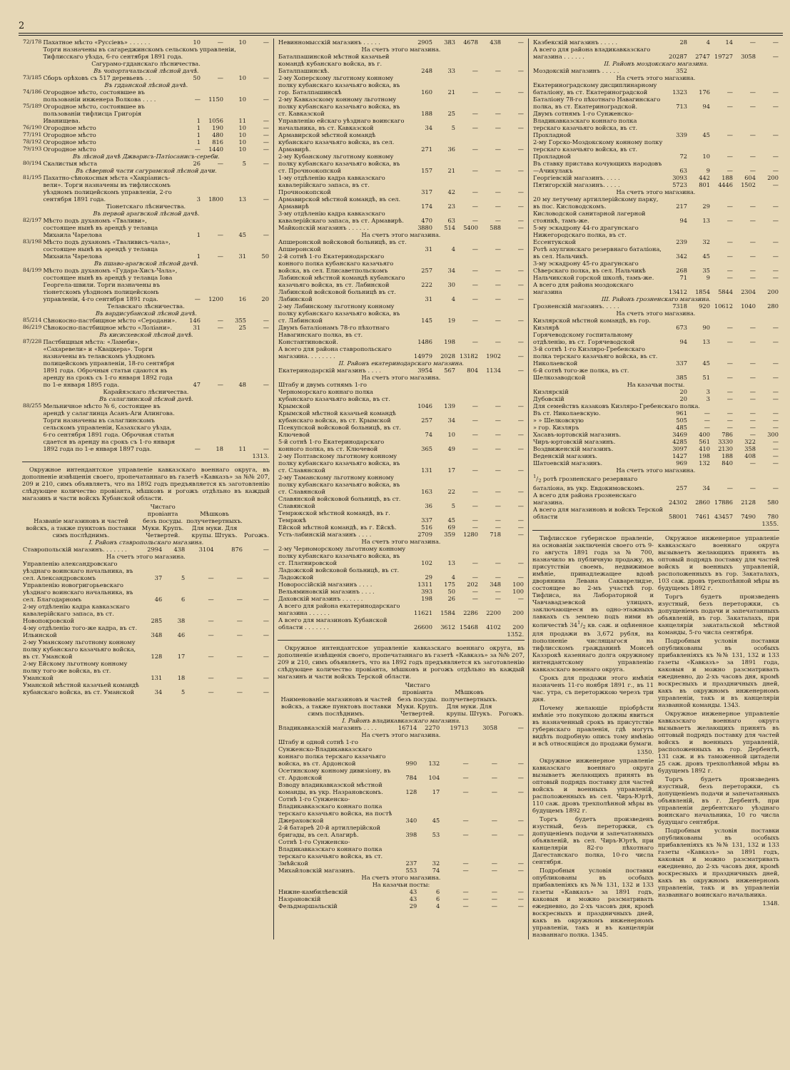2
| 72/178 | Пахатное мѣсто «Руссiевъ» . . . . . . | 10 | — | 10 | — |
| | Торги назначены въ сагареджинскомъ сельскомъ управленiи, Тифлисскаго уѣзда, 6-го сентября 1891 года. | | | | |
| Сагурамо-гдданскаго лѣсничества. | | | | | |
| Въ чопортачальской лѣсной дачѣ. | | | | | |
| 73/185 | Сборъ орѣховъ съ 517 деревьевъ . . | 50 | — | 10 | — |
| Въ гдданской лѣсной дачѣ. | | | | | |
| 74/186 | Огородное мѣсто, состоявшее въ пользованiи инженера Волкова . . . . | — | 1150 | 10 | — |
| 75/189 | Огородное мѣсто, состоявшее въ пользованiи тифлисца Григорiя Иванищева. | 1 | 1056 | 11 | — |
| 76/190 | Огородное мѣсто | 1 | 190 | 10 | — |
| 77/191 | Огородное мѣсто | 1 | 480 | 10 | — |
| 78/192 | Огородное мѣсто | 1 | 816 | 10 | — |
| 79/193 | Огородное мѣсто | — | 1440 | 10 | — |
| Въ лѣсной дачѣ Джварисъ-Патiосанисъ-сереби. | | | | | |
| 80/194 | Скалистыя мѣста | 26 | — | 5 | — |
| Въ сѣверной части сагурамской лѣсной дачи. | | | | | |
| 81/195 | Пахатно-сѣнокосныя мѣста «Хакрiанисъ-вели». Торги назначены въ тифлисскомъ уѣздномъ полицейскомъ управленiи, 2-го сентября 1891 года. | 3 | 1800 | 13 | — |
| Тiонетскаго лѣсничества. | | | | | |
| Въ первой арагвской лѣсной дачѣ. | | | | | |
| 82/197 | Мѣсто подъ духаномъ «Тваливи», состоящее нынѣ въ арендѣ у телавца Михаила Чарелова | 1 | — | 45 | — |
| 83/198 | Мѣсто подъ духаномъ «Тваливисъ-чала», состоящее нынѣ въ арендѣ у телавца Михаила Чарелова | 1 | — | 31 | 50 |
| Въ пшаво-арагвской лѣсной дачѣ. | | | | | |
| 84/199 | Мѣсто подъ духаномъ «Гударa-Хисъ-Чала», состоящее нынѣ въ арендѣ у телавца Iова Георгела-швили. Торги назначены въ тiонетскомъ уѣздномъ полицейскомъ управленiи, 4-го сентября 1891 года. | — | 1200 | 16 | 20 |
| Телавскаго лѣсничества. | | | | | |
| Въ вардисубанской лѣсной дачѣ. | | | | | |
| 85/214 | Сѣнокосно-пастбищное мѣсто «Серодани». | 146 | — | 355 | — |
| 86/219 | Сѣнокосно-пастбищное мѣсто «Лолiани». | 31 | — | 25 | — |
| Въ кисисхевской лѣсной дачѣ. | | | | | |
| 87/228 | Пастбищныя мѣста: «Ламеби», «Сахаревели» и «Квацкера». Торги назначены въ телавскомъ уѣздномъ полицейскомъ управленiи, 18-го сентября 1891 года. Оброчныя статьи сдаются въ аренду на срокъ съ 1-го января 1892 года по 1-е января 1895 года. | 47 | — | 48 | — |
| Карайязскаго лѣсничества. | | | | | |
| Въ салаглинской лѣсной дачѣ. | | | | | |
| 88/255 | Мельничное мѣсто № 6, состоящее въ арендѣ у салаглинца Асанъ-Аги Алингова. Торги назначены въ салаглинскомъ сельскомъ управленiи, Казахскаго уѣзда, 6-го сентября 1891 года. Оброчная статья сдается въ аренду на срокъ съ 1-го января 1892 года по 1-е января 1897 года. | — | 18 | 11 | — |
| 1313. | | | | | |
Окружное интендантское управленiе кавказскаго военнаго округа, въ дополненiе извѣщенiя своего, пропечатаннаго въ газетѣ «Кавказъ» за №№ 207, 209 и 210, симъ объявляетъ, что на 1892 годъ предъявляется къ заготовленiю слѣдующее количество провiанта, мѣшковъ и рогожъ отдѣльно въ каждый магазинъ и части войскъ Кубанской области.
| Названiе магазиновъ и частей войскъ, а также пунктовъ поставки симъ послѣднимъ. | Чистаго провiанта безъ посуды. Муки. Крупъ. Четвертей. | | Мѣшковъ получетвертныхъ. Для муки. Для крупы. Штукъ. | | Рогожъ. |
| --- | --- | --- | --- | --- | --- |
| I. Районъ ставропольскаго магазина. | | | | | |
| Ставропольскiй магазинъ. . . . . . . | 2994 | 438 | 3104 | 876 | — |
| На счетъ этого магазина. | | | | | |
| Управленiю александровскаго уѣзднаго воинскаго начальника, въ сел. Александровскомъ | 37 | 5 | — | — | — |
| Управленiю новогригорьевскаго уѣзднаго воинскаго начальника, въ сел. Благодарномъ | 46 | 6 | — | — | — |
| 2-му отдѣленiю кадра кавказскаго кавалерiйскаго запаса, въ ст. Новопокровской | 285 | 38 | — | — | — |
| 4-му отдѣленiю того-же кадра, въ ст. Ильинской | 348 | 46 | — | — | — |
| 2-му Уманскому льготному конному полку кубанскаго казачьяго войска, въ ст. Уманской | 128 | 17 | — | — | — |
| 2-му Ейскому льготному конному полку того-же войска, въ ст. Уманской | 131 | 18 | — | — | — |
| Уманской мѣстной казачьей командѣ кубанскаго войска, въ ст. Уманской | 34 | 5 | — | — | — |
| Невинномысскiй магазинъ . . . . . | 2905 | 383 | 4678 | 438 | — |
| На счетъ этого магазина. | | | | | |
| Баталпашинской мѣстной казачьей командѣ кубанскаго войска, въ г. Баталпашинскѣ. | 248 | 33 | — | — | — |
| 2-му Хоперскому льготному конному полку кубанскаго казачьяго войска, въ гор. Баталпашинскѣ | 160 | 21 | — | — | — |
| 2-му Кавказскому конному льготному полку кубанскаго казачьяго войска, въ ст. Кавказской | 188 | 25 | — | — | — |
| Управленiю ейскаго уѣзднаго воинскаго начальника, въ ст. Кавказской | 34 | 5 | — | — | — |
| Армавирской мѣстной командѣ кубанскаго казачьяго войска, въ сел. Армавирѣ. | 271 | 36 | — | — | — |
| 2-му Кубанскому льготному конному полку кубанскаго казачьяго войска, въ ст. Прочноокопской | 157 | 21 | — | — | — |
| 1-му отдѣленiю кадра кавказскаго кавалерiйскаго запаса, въ ст. Прочноокопской | 317 | 42 | — | — | — |
| Армавирской мѣстной командѣ, въ сел. Армавирѣ | 174 | 23 | — | — | — |
| 3-му отдѣленiю кадра кавказскаго кавалерiйскаго запаса, въ ст. Армавирѣ. | 470 | 63 | — | — | — |
| Майкопскiй магазинъ . . . . . . | 3880 | 514 | 5400 | 588 | — |
| На счетъ этого магазина. | | | | | |
| Апшеронской войсковой больницѣ, въ ст. Апшеронской | 31 | 4 | — | — | — |
| 2-й сотнѣ 1-го Екатеринодарскаго конного полка кубанскаго казачьяго войска, въ сел. Елисаветпольскомъ | 257 | 34 | — | — | — |
| Лабинской мѣстной командѣ кубанскаго казачьяго войска, въ ст. Лабинской | 222 | 30 | — | — | — |
| Лабинской войсковой больницѣ въ ст. Лабинской | 31 | 4 | — | — | — |
| 2-му Лабинскому льготному конному полку кубанскаго казачьяго войска, въ ст. Лабинской | 145 | 19 | — | — | — |
| Двумъ баталiонамъ 78-го пѣхотнаго Навагинскаго полка, въ ст. Константиновской. | 1486 | 198 | — | — | — |
| А всего для района ставропольскаго магазина. . . . . . . . | 14979 | 2028 | 13182 | 1902 | — |
| II. Районъ екатеринодарскаго магазина. | | | | | |
| Екатеринодарскiй магазинъ . . . . | 3954 | 567 | 804 | 1134 | — |
| На счетъ этого магазина. | | | | | |
| Штабу и двумъ сотнямъ 1-го Черноморскаго коннаго полка кубанскаго казачьяго войска, въ ст. Крымской | 1046 | 139 | — | — | — |
| Крымской мѣстной казачьей командѣ кубанскаго войска, въ ст. Крымской | 257 | 34 | — | — | — |
| Псекупской войсковой больницѣ, въ ст. Ключевой | 74 | 10 | — | — | — |
| 5-й сотнѣ 1-го Екатеринодарскаго конного полка, въ ст. Ключевой | 365 | 49 | — | — | — |
| 2-му Полтавскому льготному конному полку кубанскаго казачьяго войска, въ ст. Славянской | 131 | 17 | — | — | — |
| 2-му Таманскому льготному конному полку кубанскаго казачьяго войска, въ ст. Славянской | 163 | 22 | — | — | — |
| Славянской войсковой больницѣ, въ ст. Славянской | 36 | 5 | — | — | — |
| Темрюкской мѣстной командѣ, въ г. Темрюкѣ | 337 | 45 | — | — | — |
| Ейской мѣстной командѣ, въ г. Ейскѣ. | 516 | 69 | — | — | — |
| Усть-лабинскiй магазинъ . . . . | 2709 | 359 | 1280 | 718 | — |
| На счетъ этого магазина. | | | | | |
| 2-му Черноморскому льготному конному полку кубанскаго казачьяго войска, въ ст. Платнировской | 102 | 13 | — | — | — |
| Ладожской войсковой больницѣ, въ ст. Ладожской | 29 | 4 | — | — | — |
| Новороссiйскiй магазинъ . . . . | 1311 | 175 | 202 | 348 | 100 |
| Вельяминовскiй магазинъ . . . . | 393 | 50 | — | — | 100 |
| Даховскiй магазинъ . . . . . . | 198 | 26 | — | — | — |
| А всего для района екатеринодарскаго магазина . . . . . . | 11621 | 1584 | 2286 | 2200 | 200 |
| А всего для магазиновъ Кубанской области . . . . . . . | 26600 | 3612 | 15468 | 4102 | 200 |
| 1352. | | | | | |
Окружное интендантское управленiе кавказскаго военнаго округа, въ дополненiе извѣщенiя своего, пропечатаннаго въ газетѣ «Кавказъ» за №№ 207, 209 и 210, симъ объявляетъ, что на 1892 годъ предъявляется къ заготовленiю слѣдующее количество провiанта, мѣшковъ и рогожъ отдѣльно въ каждый магазинъ и части войскъ Терской области.
| Наименованiе магазиновъ и частей войскъ, а также пунктовъ поставки симъ послѣднимъ. | Чистаго провiанта безъ посуды. Муки. Крупъ. Четвертей. | | Мѣшковъ получетвертныхъ. Для муки. Для крупы. Штукъ. | | Рогожъ. |
| --- | --- | --- | --- | --- | --- |
| I. Районъ владикавказскаго магазина. | | | | | |
| Владикавказскiй магазинъ . . . . | 16714 | 2270 | 19713 | 3058 | — |
| На счетъ этого магазина. | | | | | |
| Штабу и одной сотнѣ 1-го Сунженско-Владикавказскаго коннаго полка терскаго казачьяго войска, въ ст. Ардонской | 990 | 132 | — | — | — |
| Осетинскому конному дивизiону, въ ст. Ардонской | 784 | 104 | — | — | — |
| Взводу владикавказской мѣстной команды, въ укр. Назрановскомъ. | 128 | 17 | — | — | — |
| Сотнѣ 1-го Сунженско-Владикавказскаго коннаго полка терскаго казачьяго войска, на постѣ Джераховской | 340 | 45 | — | — | — |
| 2-й батареѣ 20-й артиллерiйской бригады, въ сел. Алагирѣ. | 398 | 53 | — | — | — |
| Сотнѣ 1-го Сунженско-Владикавказскаго коннаго полка терскаго казачьяго войска, въ ст. Змѣйской | 237 | 32 | — | — | — |
| Михайловскiй магазинъ. | 553 | 74 | — | — | — |
| На счетъ этого магазина. | | | | | |
| На казачьи посты: | | | | | |
| Нижне-камбилѣевскiй | 43 | 6 | — | — | — |
| Назрановскiй | 43 | 6 | — | — | — |
| Фельдмаршальскiй | 29 | 4 | — | — | — |
| Казбекскiй магазинъ . . . . . | 28 | 4 | 14 | — | — |
| А всего для района владикавказскаго магазина . . . . . . | 20287 | 2747 | 19727 | 3058 | — |
| II. Районъ моздокскаго магазина. | | | | | |
| Моздокскiй магазинъ . . . . . | 352 | | | | |
| На счетъ этого магазина. | | | | | |
| Екатериноградскому дисциплинарному баталiону, въ ст. Екатериноградской | 1323 | 176 | — | — | — |
| Баталiону 78-го пѣхотнаго Навагинскаго полка, въ ст. Екатериноградской. | 713 | 94 | — | — | — |
| Двумъ сотнямъ 1-го Сунженско-Владикавказскаго коннаго полка терскаго казачьяго войска, въ ст. Прохладной | 339 | 45 | — | — | — |
| 2-му Горско-Моздокскому конному полку терскаго казачьяго войска, въ ст. Прохладной | 72 | 10 | — | — | — |
| Въ ставку пристава кочующихъ народовъ—Ачикулакъ | 63 | 9 | — | — | — |
| Георгiевскiй магазинъ. . . . . | 3093 | 442 | 188 | 604 | 200 |
| Пятигорскiй магазинъ. . . . . | 5723 | 801 | 4446 | 1502 | — |
| На счетъ этого магазина. | | | | | |
| 20 му летучему артиллерiйскому парку, въ пос. Кисловодскомъ. | 217 | 29 | — | — | — |
| Кисловодской санитарной лагерной стоянкѣ, тамъ-же. | 94 | 13 | — | — | — |
| 5-му эскадрону 44-го драгунскаго Нижегородскаго полка, въ ст. Ессентукской | 239 | 32 | — | — | — |
| Ротѣ ахулгинскаго резервнаго баталiона, въ сел. Нальчикѣ. | 342 | 45 | — | — | — |
| 3-му эскадрону 45-го драгунскаго Сѣверскаго полка, въ сел. Нальчикѣ | 268 | 35 | — | — | — |
| Нальчикской горской школѣ, тамъ-же. | 71 | 9 | — | — | — |
| А всего для района моздокскаго магазина | 13412 | 1854 | 5844 | 2304 | 200 |
| III. Районъ грозненскаго магазина. | | | | | |
| Грозненскiй магазинъ. . . . . | 7318 | 920 | 10612 | 1040 | 280 |
| На счетъ этого магазина. | | | | | |
| Кизлярской мѣстной командѣ, въ гор. Кизлярѣ | 673 | 90 | — | — | — |
| Горячеводскому госпитальному отдѣленiю, въ ст. Горячеводской | 94 | 13 | — | — | — |
| 3-й сотнѣ 1-го Кизляро-Гребенскаго полка терскаго казачьяго войска, въ ст. Николаевской | 337 | 45 | — | — | — |
| 6-й сотнѣ того-же полка, въ ст. Шелкозаводской | 385 | 51 | — | — | — |
| На казачьи посты. | | | | | |
| Кизлярскiй | 20 | 3 | — | — | — |
| Дубовскiй | 20 | 3 | — | — | — |
| Для семействъ казаковъ Кизляро-Гребенскаго полка. | | | | | |
| Въ ст. Николаевскую. | 961 | — | — | — | — |
| » » Шелковскую | 505 | — | — | — | — |
| » гор. Кизляръ | 485 | — | — | — | — |
| Хасавъ-юртовскiй магазинъ. | 3469 | 400 | 786 | — | 300 |
| Чиръ-юртовскiй магазинъ. | 4285 | 561 | 3330 | 322 | — |
| Воздвиженскiй магазинъ. | 3097 | 410 | 2130 | 358 | — |
| Веденскiй магазинъ. | 1427 | 198 | 188 | 408 | — |
| Шатоевскiй магазинъ. | 969 | 132 | 840 | — | — |
| На счетъ этого магазина. | | | | | |
| 1/2 ротѣ грозненскаго резервнаго баталiона, въ укр. Евдокимовскомъ. | 257 | 34 | — | — | — |
| А всего для района грозненскаго магазина. | 24302 | 2860 | 17886 | 2128 | 580 |
| А всего для магазиновъ и войскъ Терской области | 58001 | 7461 | 43457 | 7490 | 780 |
| 1355. | | | | | |
Тифлисское губернское правленiе, на основанiи заключенiя своего отъ 9-го августа 1891 года за № 700, назначило въ публичную продажу, въ присутствiи своемъ, недвижимое имѣнiе, принадлежащее вдовѣ дворянина Левана Сакварелидзе, состоящее во 2-мъ участкѣ гор. Тифлиса, на Лабораторной и Чавчавадзевской улицахъ, заключающееся въ одно-этажныхъ лавкахъ съ землею подъ ними въ количествѣ 341/2 кв. саж. и оцѣненное для продажи въ 3,672 рубля, на пополненiе числящагося на тифлисскомъ гражданинѣ Моисеѣ Каззрокѣ казеннаго долга окружному интендантскому управленiю кавказскаго военнаго округа.
Срокъ для продажи этого имѣнiя назначенъ 11-го ноября 1891 г., въ 11 час. утра, съ переторжкою черезъ три дня.
Почему желающiе прiобрѣсти имѣнiе это покупкою должны явиться въ назначенный срокъ въ присутствiе губернскаго правленiя, гдѣ могутъ видѣть подробную опись тому имѣнiю и всѣ относящiяся до продажи бумаги.
1350.
Окружное инженерное управленiе кавказскаго военнаго округа вызываетъ желающихъ принять въ оптовый подрядъ поставку для частей войскъ и военныхъ управленiй, расположенныхъ въ сел. Чиръ-Юртѣ, 110 саж. дровъ трехполѣнной мѣры въ будущемъ 1892 г.
Торгъ будетъ произведенъ изустный, безъ переторжки, съ допущенiемъ подачи и запечатанныхъ объявленiй, въ сел. Чиръ-Юртѣ, при канцелярiи 82-го пѣхотнаго Дагестанскаго полка, 10-го числа сентября.
Подробныя условiя поставки опубликованы въ особыхъ прибавленiяхъ къ №№ 131, 132 и 133 газеты «Кавказъ» за 1891 годъ, каковыя и можно разсматривать ежедневно, до 2-хъ часовъ дня, кромѣ воскресныхъ и праздничныхъ дней, какъ въ окружномъ инженерномъ управленiи, такъ и въ канцелярiи названнаго полка. 1345.
Окружное инженерное управленiе кавказскаго военнаго округа вызываетъ желающихъ принять въ оптовый подрядъ поставку для частей войскъ и военныхъ управленiй, расположенныхъ въ гор. Закаталахъ, 103 саж. дровъ трехполѣнной мѣры въ будущемъ 1892 г.
Торгъ будетъ произведенъ изустный, безъ переторжки, съ допущенiемъ подачи и запечатанныхъ объявленiй, въ гор. Закаталахъ, при канцелярiи закатальской мѣстной команды, 5-го числа сентября.
Подробныя условiя поставки опубликованы въ особыхъ прибавленiяхъ къ №№ 131, 132 и 133 газеты «Кавказъ» за 1891 года, каковыя и можно разсматривать ежедневно, до 2-хъ часовъ дня, кромѣ воскресныхъ и праздничныхъ дней, какъ въ окружномъ инженерномъ управленiи, такъ и въ канцелярiи названной команды. 1343.
Окружное инженерное управленiе кавказскаго военнаго округа вызываетъ желающихъ принять въ оптовый подрядъ поставку для частей войскъ и военныхъ управленiй, расположенныхъ въ гор. Дербентѣ, 131 саж. и въ таможенной цитадели 25 саж. дровъ трехполѣнной мѣры въ будущемъ 1892 г.
Торгъ будетъ произведенъ изустный, безъ переторжки, съ допущенiемъ подачи и запечатанныхъ объявленiй, въ г. Дербентѣ, при управленiи дербентскаго уѣзднаго воинскаго начальника, 10 го числа будущаго сентября.
Подробныя условiя поставки опубликованы въ особыхъ прибавленiяхъ къ №№ 131, 132 и 133 газеты «Кавказъ» за 1891 годъ, каковыя и можно разсматривать ежедневно, до 2-хъ часовъ дня, кромѣ воскресныхъ и праздничныхъ дней, какъ въ окружномъ инженерномъ управленiи, такъ и въ управленiи названнаго воинскаго начальника.
1348.